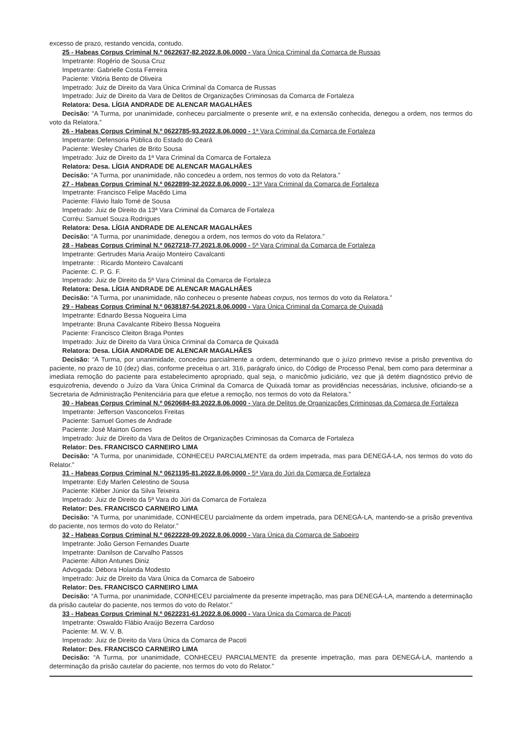excesso de prazo, restando vencida, contudo.
25 - Habeas Corpus Criminal N.º 0622637-82.2022.8.06.0000 - Vara Única Criminal da Comarca de Russas
Impetrante: Rogério de Sousa Cruz
Impetrante: Gabrielle Costa Ferreira
Paciente: Vitória Bento de Oliveira
Impetrado: Juiz de Direito da Vara Única Criminal da Comarca de Russas
Impetrado: Juiz de Direito da Vara de Delitos de Organizações Criminosas da Comarca de Fortaleza
Relatora: Desa. LÍGIA ANDRADE DE ALENCAR MAGALHÃES
Decisão: “A Turma, por unanimidade, conheceu parcialmente o presente writ, e na extensão conhecida, denegou a ordem, nos termos do voto da Relatora.”
26 - Habeas Corpus Criminal N.º 0622785-93.2022.8.06.0000 - 1ª Vara Criminal da Comarca de Fortaleza
Impetrante: Defensoria Pública do Estado do Ceará
Paciente: Wesley Charles de Brito Sousa
Impetrado: Juiz de Direito da 1ª Vara Criminal da Comarca de Fortaleza
Relatora: Desa. LÍGIA ANDRADE DE ALENCAR MAGALHÃES
Decisão: “A Turma, por unanimidade, não concedeu a ordem, nos termos do voto da Relatora.”
27 - Habeas Corpus Criminal N.º 0622899-32.2022.8.06.0000 - 13ª Vara Criminal da Comarca de Fortaleza
Impetrante: Francisco Felipe Macêdo Lima
Paciente: Flávio Ítalo Tomé de Sousa
Impetrado: Juiz de Direito da 13ª Vara Criminal da Comarca de Fortaleza
Corréu: Samuel Souza Rodrigues
Relatora: Desa. LÍGIA ANDRADE DE ALENCAR MAGALHÃES
Decisão: “A Turma, por unanimidade, denegou a ordem, nos termos do voto da Relatora.”
28 - Habeas Corpus Criminal N.º 0627218-77.2021.8.06.0000 - 5ª Vara Criminal da Comarca de Fortaleza
Impetrante: Gertrudes Maria Araújo Monteiro Cavalcanti
Impetrante: : Ricardo Monteiro Cavalcanti
Paciente: C. P. G. F.
Impetrado: Juiz de Direito da 5ª Vara Criminal da Comarca de Fortaleza
Relatora: Desa. LÍGIA ANDRADE DE ALENCAR MAGALHÃES
Decisão: “A Turma, por unanimidade, não conheceu o presente habeas corpus, nos termos do voto da Relatora.”
29 - Habeas Corpus Criminal N.º 0638187-54.2021.8.06.0000 - Vara Única Criminal da Comarca de Quixadá
Impetrante: Ednardo Bessa Nogueira Lima
Impetrante: Bruna Cavalcante Ribeiro Bessa Nogueira
Paciente: Francisco Cleiton Braga Pontes
Impetrado: Juiz de Direito da Vara Única Criminal da Comarca de Quixadá
Relatora: Desa. LÍGIA ANDRADE DE ALENCAR MAGALHÃES
Decisão: “A Turma, por unanimidade, concedeu parcialmente a ordem, determinando que o juízo primevo revise a prisão preventiva do paciente, no prazo de 10 (dez) dias, conforme preceitua o art. 316, parágrafo único, do Código de Processo Penal, bem como para determinar a imediata remoção do paciente para estabelecimento apropriado, qual seja, o manicômio judiciário, vez que já detém diagnóstico prévio de esquizofrenia, devendo o Juízo da Vara Única Criminal da Comarca de Quixadá tomar as providências necessárias, inclusive, oficiando-se a Secretaria de Administração Penitenciária para que efetue a remoção, nos termos do voto da Relatora.”
30 - Habeas Corpus Criminal N.º 0620684-83.2022.8.06.0000 - Vara de Delitos de Organizações Criminosas da Comarca de Fortaleza
Impetrante: Jefferson Vasconcelos Freitas
Paciente: Samuel Gomes de Andrade
Paciente: José Mairton Gomes
Impetrado: Juiz de Direito da Vara de Delitos de Organizações Criminosas da Comarca de Fortaleza
Relator: Des. FRANCISCO CARNEIRO LIMA
Decisão: “A Turma, por unanimidade, CONHECEU PARCIALMENTE da ordem impetrada, mas para DENEGÁ-LA, nos termos do voto do Relator.”
31 - Habeas Corpus Criminal N.º 0621195-81.2022.8.06.0000 - 5ª Vara do Júri da Comarca de Fortaleza
Impetrante: Edy Marlen Celestino de Sousa
Paciente: Kléber Júnior da Silva Teixeira
Impetrado: Juiz de Direito da 5ª Vara do Júri da Comarca de Fortaleza
Relator: Des. FRANCISCO CARNEIRO LIMA
Decisão: “A Turma, por unanimidade, CONHECEU parcialmente da ordem impetrada, para DENEGÁ-LA, mantendo-se a prisão preventiva do paciente, nos termos do voto do Relator.”
32 - Habeas Corpus Criminal N.º 0622228-09.2022.8.06.0000 - Vara Única da Comarca de Saboeiro
Impetrante: João Gerson Fernandes Duarte
Impetrante: Danilson de Carvalho Passos
Paciente: Ailton Antunes Diniz
Advogada: Débora Holanda Modesto
Impetrado: Juiz de Direito da Vara Única da Comarca de Saboeiro
Relator: Des. FRANCISCO CARNEIRO LIMA
Decisão: “A Turma, por unanimidade, CONHECEU parcialmente da presente impetração, mas para DENEGÁ-LA, mantendo a determinação da prisão cautelar do paciente, nos termos do voto do Relator.”
33 - Habeas Corpus Criminal N.º 0622231-61.2022.8.06.0000 - Vara Única da Comarca de Pacoti
Impetrante: Oswaldo Flábio Araújo Bezerra Cardoso
Paciente: M. W. V. B.
Impetrado: Juiz de Direito da Vara Única da Comarca de Pacoti
Relator: Des. FRANCISCO CARNEIRO LIMA
Decisão: “A Turma, por unanimidade, CONHECEU PARCIALMENTE da presente impetração, mas para DENEGÁ-LA, mantendo a determinação da prisão cautelar do paciente, nos termos do voto do Relator.”